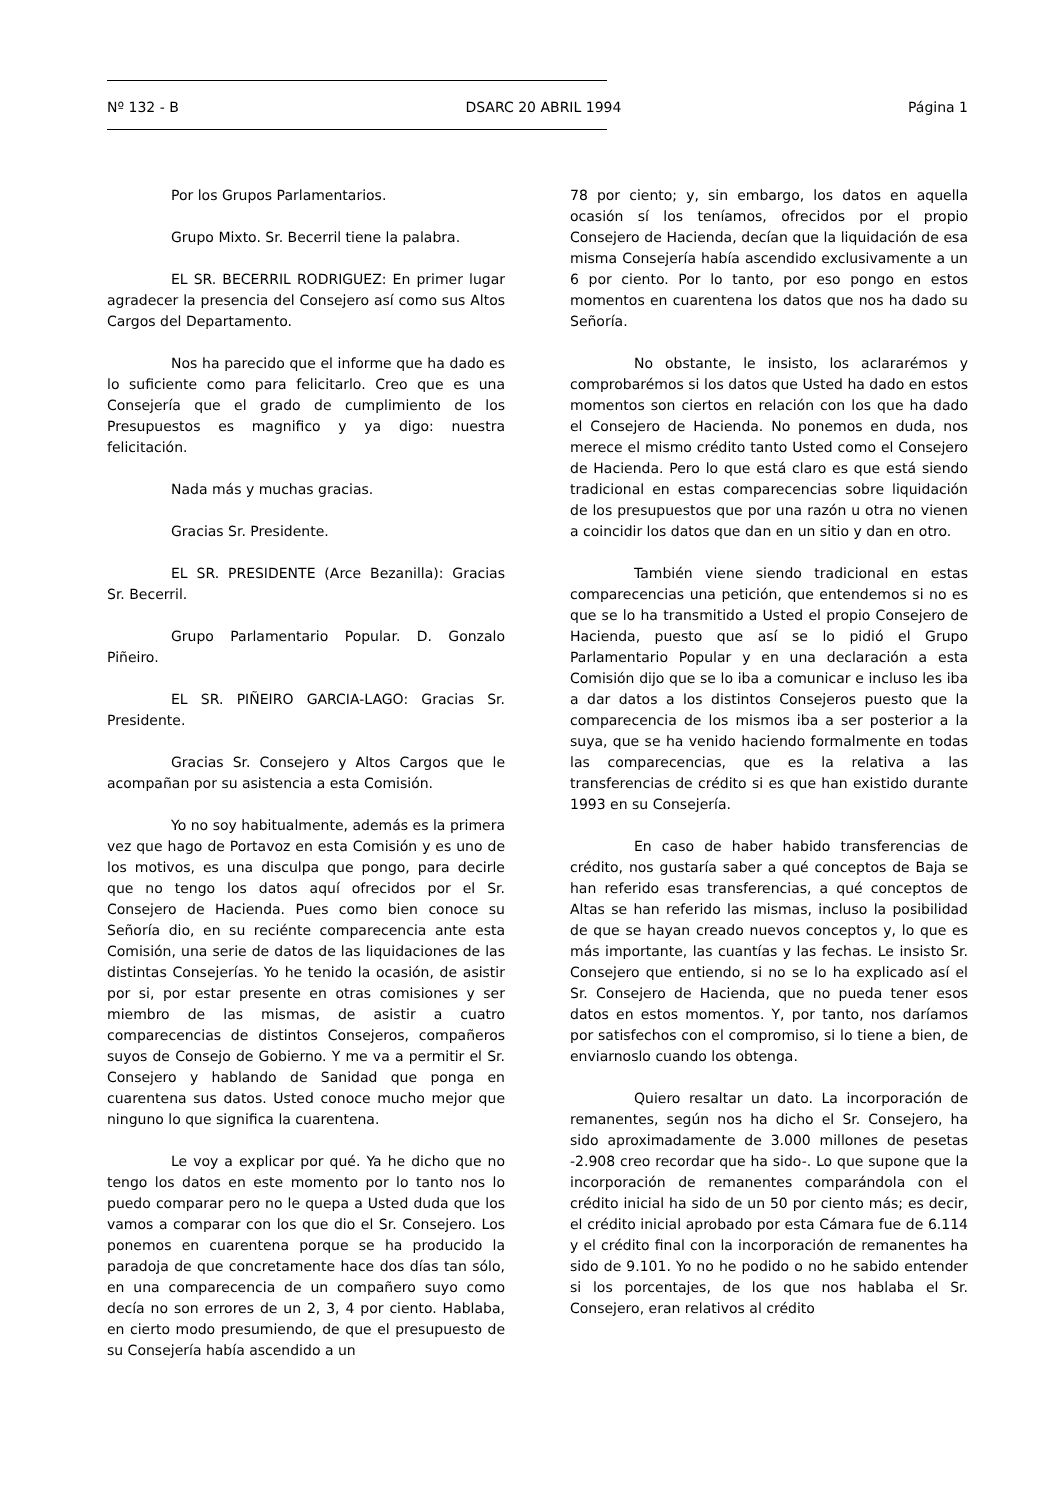Nº 132 - B DSARC 20 ABRIL 1994 Página 1
Por los Grupos Parlamentarios.
Grupo Mixto. Sr. Becerril tiene la palabra.
EL SR. BECERRIL RODRIGUEZ: En primer lugar agradecer la presencia del Consejero así como sus Altos Cargos del Departamento.
Nos ha parecido que el informe que ha dado es lo suficiente como para felicitarlo. Creo que es una Consejería que el grado de cumplimiento de los Presupuestos es magnifico y ya digo: nuestra felicitación.
Nada más y muchas gracias.
Gracias Sr. Presidente.
EL SR. PRESIDENTE (Arce Bezanilla): Gracias Sr. Becerril.
Grupo Parlamentario Popular. D. Gonzalo Piñeiro.
EL SR. PIÑEIRO GARCIA-LAGO: Gracias Sr. Presidente.
Gracias Sr. Consejero y Altos Cargos que le acompañan por su asistencia a esta Comisión.
Yo no soy habitualmente, además es la primera vez que hago de Portavoz en esta Comisión y es uno de los motivos, es una disculpa que pongo, para decirle que no tengo los datos aquí ofrecidos por el Sr. Consejero de Hacienda. Pues como bien conoce su Señoría dio, en su reciénte comparecencia ante esta Comisión, una serie de datos de las liquidaciones de las distintas Consejerías. Yo he tenido la ocasión, de asistir por si, por estar presente en otras comisiones y ser miembro de las mismas, de asistir a cuatro comparecencias de distintos Consejeros, compañeros suyos de Consejo de Gobierno. Y me va a permitir el Sr. Consejero y hablando de Sanidad que ponga en cuarentena sus datos. Usted conoce mucho mejor que ninguno lo que significa la cuarentena.
Le voy a explicar por qué. Ya he dicho que no tengo los datos en este momento por lo tanto nos lo puedo comparar pero no le quepa a Usted duda que los vamos a comparar con los que dio el Sr. Consejero. Los ponemos en cuarentena porque se ha producido la paradoja de que concretamente hace dos días tan sólo, en una comparecencia de un compañero suyo como decía no son errores de un 2, 3, 4 por ciento. Hablaba, en cierto modo presumiendo, de que el presupuesto de su Consejería había ascendido a un
78 por ciento; y, sin embargo, los datos en aquella ocasión sí los teníamos, ofrecidos por el propio Consejero de Hacienda, decían que la liquidación de esa misma Consejería había ascendido exclusivamente a un 6 por ciento. Por lo tanto, por eso pongo en estos momentos en cuarentena los datos que nos ha dado su Señoría.
No obstante, le insisto, los aclararémos y comprobarémos si los datos que Usted ha dado en estos momentos son ciertos en relación con los que ha dado el Consejero de Hacienda. No ponemos en duda, nos merece el mismo crédito tanto Usted como el Consejero de Hacienda. Pero lo que está claro es que está siendo tradicional en estas comparecencias sobre liquidación de los presupuestos que por una razón u otra no vienen a coincidir los datos que dan en un sitio y dan en otro.
También viene siendo tradicional en estas comparecencias una petición, que entendemos si no es que se lo ha transmitido a Usted el propio Consejero de Hacienda, puesto que así se lo pidió el Grupo Parlamentario Popular y en una declaración a esta Comisión dijo que se lo iba a comunicar e incluso les iba a dar datos a los distintos Consejeros puesto que la comparecencia de los mismos iba a ser posterior a la suya, que se ha venido haciendo formalmente en todas las comparecencias, que es la relativa a las transferencias de crédito si es que han existido durante 1993 en su Consejería.
En caso de haber habido transferencias de crédito, nos gustaría saber a qué conceptos de Baja se han referido esas transferencias, a qué conceptos de Altas se han referido las mismas, incluso la posibilidad de que se hayan creado nuevos conceptos y, lo que es más importante, las cuantías y las fechas. Le insisto Sr. Consejero que entiendo, si no se lo ha explicado así el Sr. Consejero de Hacienda, que no pueda tener esos datos en estos momentos. Y, por tanto, nos daríamos por satisfechos con el compromiso, si lo tiene a bien, de enviarnoslo cuando los obtenga.
Quiero resaltar un dato. La incorporación de remanentes, según nos ha dicho el Sr. Consejero, ha sido aproximadamente de 3.000 millones de pesetas -2.908 creo recordar que ha sido-. Lo que supone que la incorporación de remanentes comparándola con el crédito inicial ha sido de un 50 por ciento más; es decir, el crédito inicial aprobado por esta Cámara fue de 6.114 y el crédito final con la incorporación de remanentes ha sido de 9.101. Yo no he podido o no he sabido entender si los porcentajes, de los que nos hablaba el Sr. Consejero, eran relativos al crédito